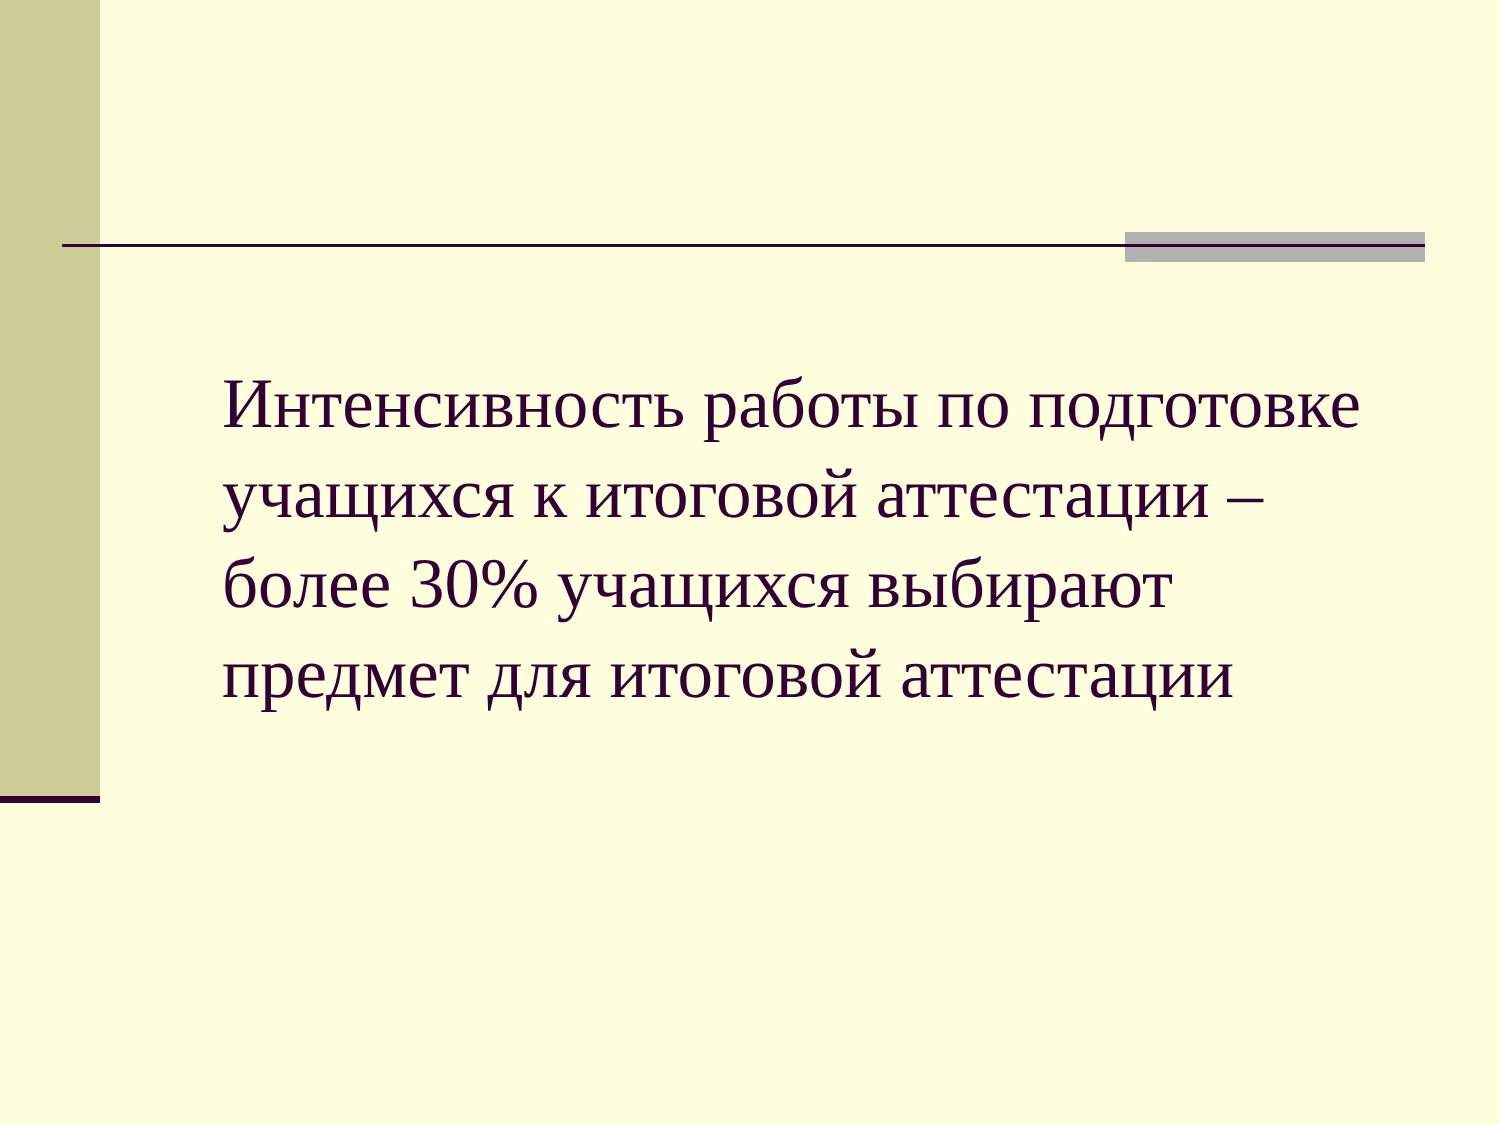Интенсивность работы по подготовке учащихся к итоговой аттестации – более 30% учащихся выбирают предмет для итоговой аттестации